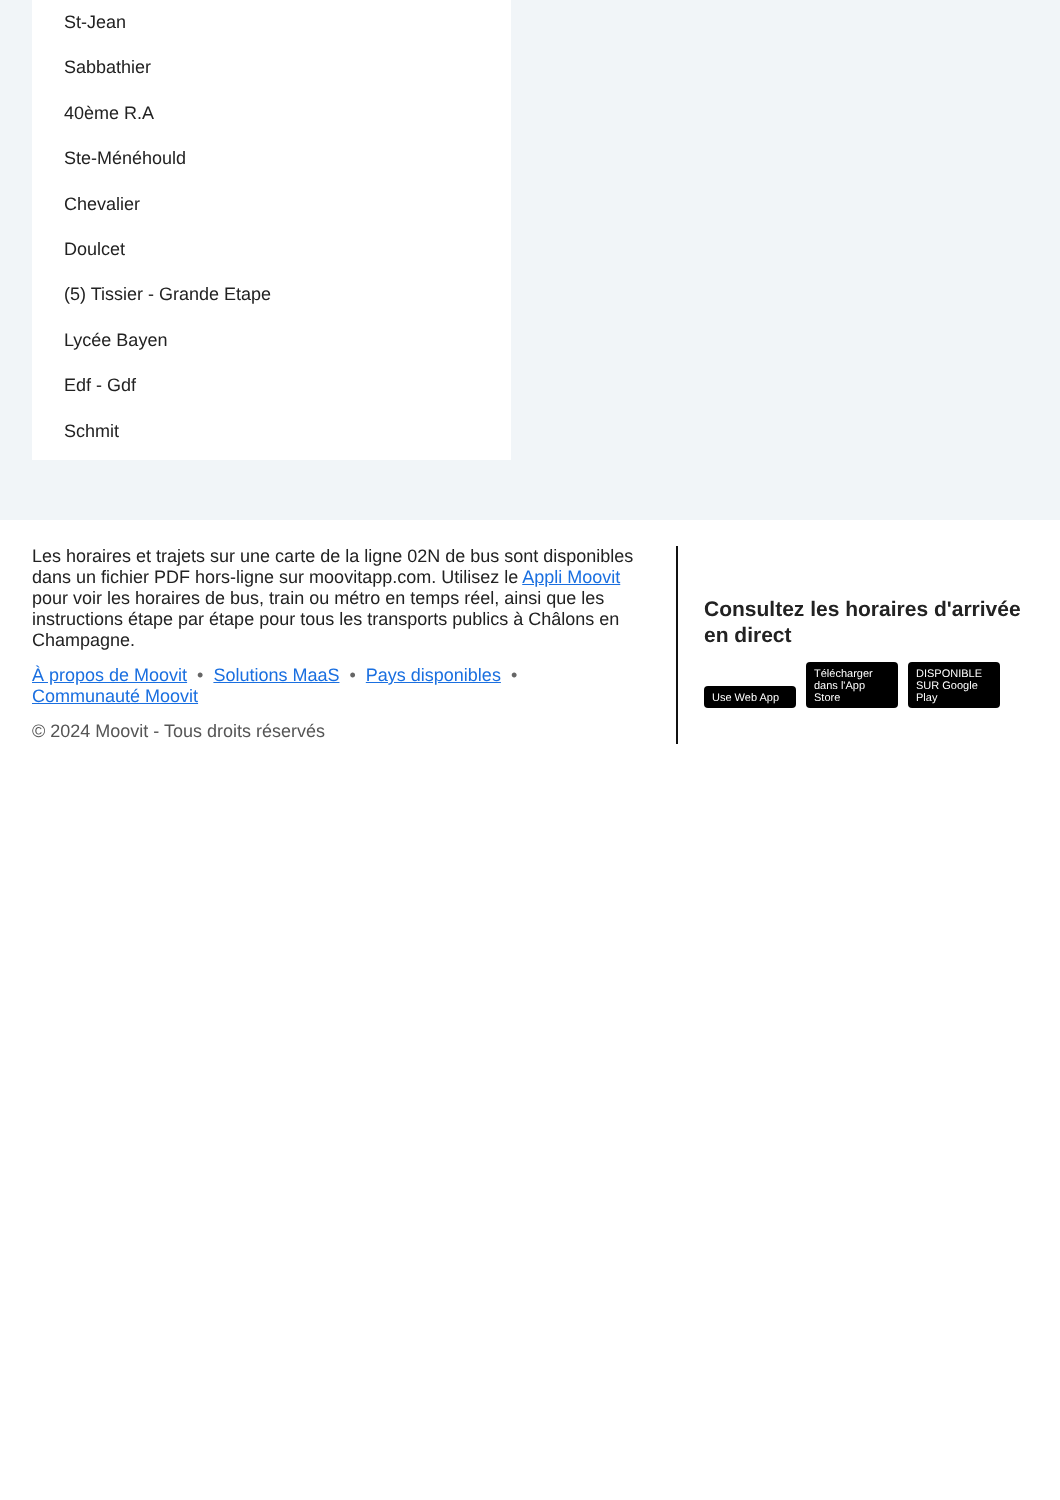St-Jean
Sabbathier
40ème R.A
Ste-Ménéhould
Chevalier
Doulcet
(5) Tissier - Grande Etape
Lycée Bayen
Edf - Gdf
Schmit
Les horaires et trajets sur une carte de la ligne 02N de bus sont disponibles dans un fichier PDF hors-ligne sur moovitapp.com. Utilisez le Appli Moovit pour voir les horaires de bus, train ou métro en temps réel, ainsi que les instructions étape par étape pour tous les transports publics à Châlons en Champagne.
À propos de Moovit • Solutions MaaS • Pays disponibles •
Communauté Moovit
© 2024 Moovit - Tous droits réservés
Consultez les horaires d'arrivée en direct
Use Web App Télécharger dans l'App Store DISPONIBLE SUR Google Play